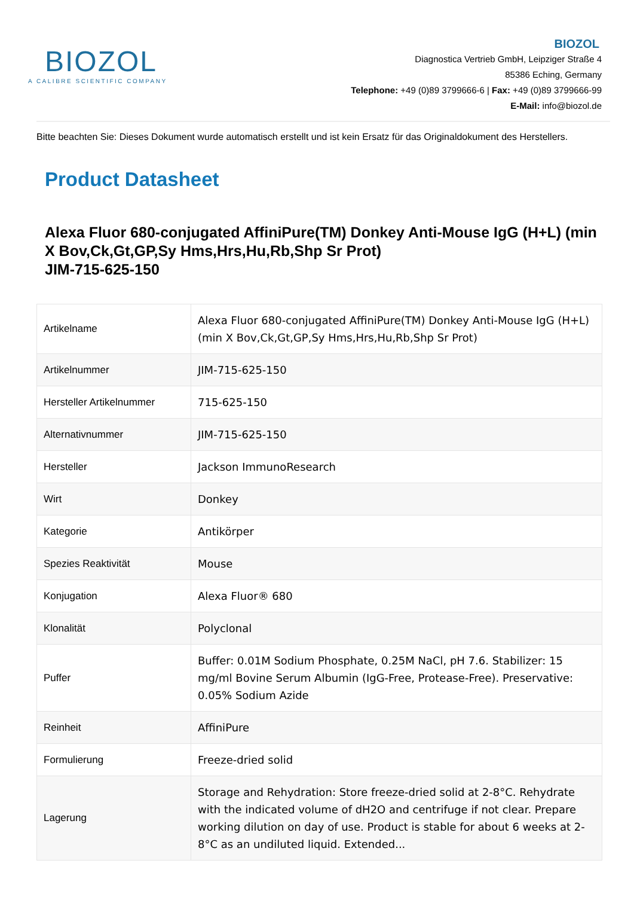BIOZOL
A CALIBRE SCIENTIFIC COMPANY
BIOZOL
Diagnostica Vertrieb GmbH, Leipziger Straße 4
85386 Eching, Germany
Telephone: +49 (0)89 3799666-6 | Fax: +49 (0)89 3799666-99
E-Mail: info@biozol.de
Bitte beachten Sie: Dieses Dokument wurde automatisch erstellt und ist kein Ersatz für das Originaldokument des Herstellers.
Product Datasheet
Alexa Fluor 680-conjugated AffiniPure(TM) Donkey Anti-Mouse IgG (H+L) (min X Bov,Ck,Gt,GP,Sy Hms,Hrs,Hu,Rb,Shp Sr Prot)
JIM-715-625-150
| Artikelname | Alexa Fluor 680-conjugated AffiniPure(TM) Donkey Anti-Mouse IgG (H+L) (min X Bov,Ck,Gt,GP,Sy Hms,Hrs,Hu,Rb,Shp Sr Prot) |
| Artikelnummer | JIM-715-625-150 |
| Hersteller Artikelnummer | 715-625-150 |
| Alternativnummer | JIM-715-625-150 |
| Hersteller | Jackson ImmunoResearch |
| Wirt | Donkey |
| Kategorie | Antikörper |
| Spezies Reaktivität | Mouse |
| Konjugation | Alexa Fluor® 680 |
| Klonalität | Polyclonal |
| Puffer | Buffer: 0.01M Sodium Phosphate, 0.25M NaCl, pH 7.6. Stabilizer: 15 mg/ml Bovine Serum Albumin (IgG-Free, Protease-Free). Preservative: 0.05% Sodium Azide |
| Reinheit | AffiniPure |
| Formulierung | Freeze-dried solid |
| Lagerung | Storage and Rehydration: Store freeze-dried solid at 2-8°C. Rehydrate with the indicated volume of dH2O and centrifuge if not clear. Prepare working dilution on day of use. Product is stable for about 6 weeks at 2-8°C as an undiluted liquid. Extended... |